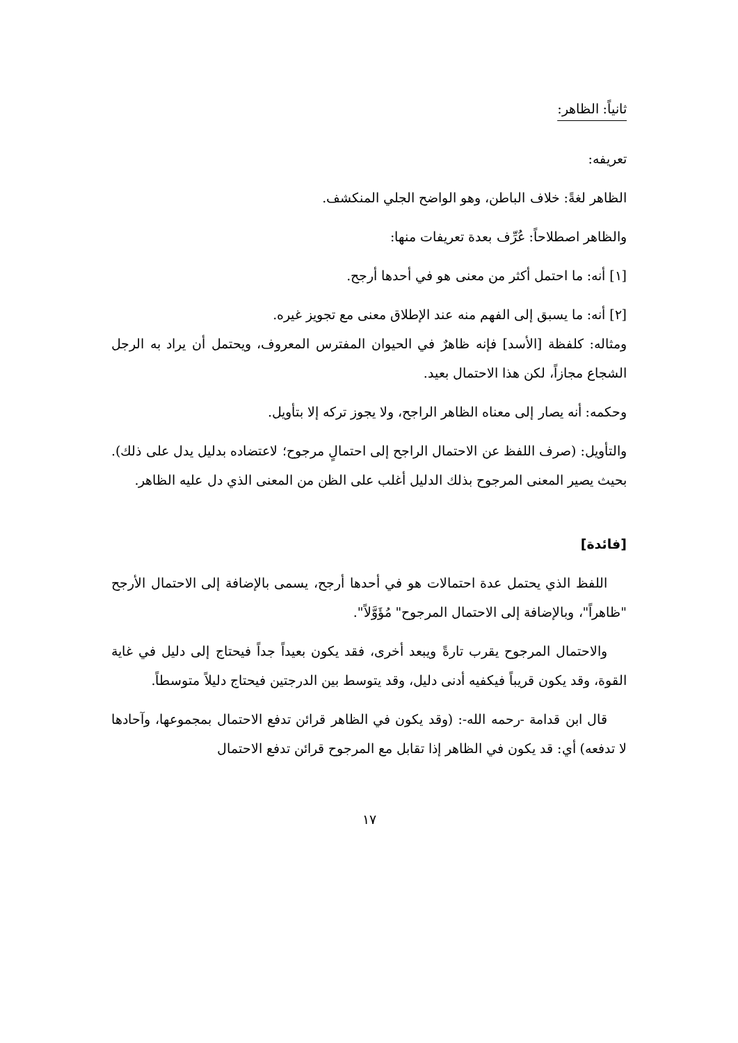ثانياً: الظاهر:
تعريفه:
الظاهر لغةً: خلاف الباطن، وهو الواضح الجلي المنكشف.
والظاهر اصطلاحاً: عُرِّف بعدة تعريفات منها:
[١] أنه: ما احتمل أكثر من معنى هو في أحدها أرجح.
[٢] أنه: ما يسبق إلى الفهم منه عند الإطلاق معنى مع تجويز غيره.
ومثاله: كلفظة [الأسد] فإنه ظاهرٌ في الحيوان المفترس المعروف، ويحتمل أن يراد به الرجل الشجاع مجازاً، لكن هذا الاحتمال بعيد.
وحكمه: أنه يصار إلى معناه الظاهر الراجح، ولا يجوز تركه إلا بتأويل.
والتأويل: (صرف اللفظ عن الاحتمال الراجح إلى احتمالٍ مرجوح؛ لاعتضاده بدليل يدل على ذلك). بحيث يصير المعنى المرجوح بذلك الدليل أغلب على الظن من المعنى الذي دل عليه الظاهر.
[فائدة]
اللفظ الذي يحتمل عدة احتمالات هو في أحدها أرجح، يسمى بالإضافة إلى الاحتمال الأرجح "ظاهراً"، وبالإضافة إلى الاحتمال المرجوح" مُؤَوَّلاً".
والاحتمال المرجوح يقرب تارةً ويبعد أخرى، فقد يكون بعيداً جداً فيحتاج إلى دليل في غاية القوة، وقد يكون قريباً فيكفيه أدنى دليل، وقد يتوسط بين الدرجتين فيحتاج دليلاً متوسطاً.
قال ابن قدامة -رحمه الله-: (وقد يكون في الظاهر قرائن تدفع الاحتمال بمجموعها، وآحادها لا تدفعه) أي: قد يكون في الظاهر إذا تقابل مع المرجوح قرائن تدفع الاحتمال
١٧